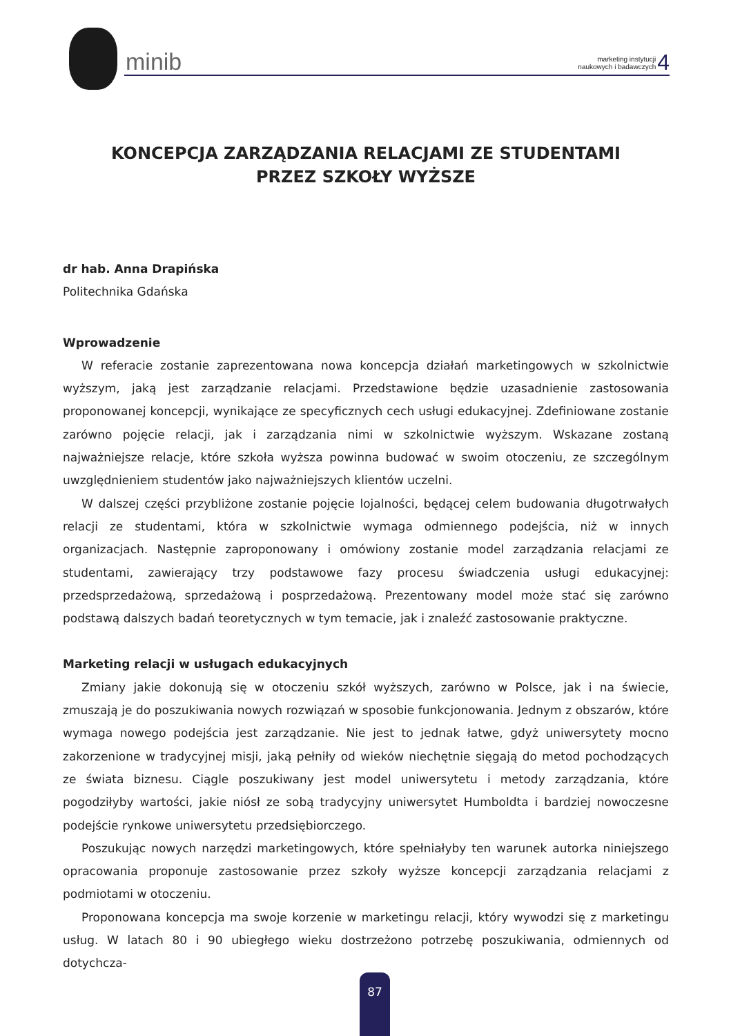minib
marketing instytucji
naukowych i badawczych 4
KONCEPCJA ZARZĄDZANIA RELACJAMI ZE STUDENTAMI
PRZEZ SZKOŁY WYŻSZE
dr hab. Anna Drapińska
Politechnika Gdańska
Wprowadzenie
W referacie zostanie zaprezentowana nowa koncepcja działań marketingowych w szkolnictwie wyższym, jaką jest zarządzanie relacjami. Przedstawione będzie uzasadnienie zastosowania proponowanej koncepcji, wynikające ze specyficznych cech usługi edukacyjnej. Zdefiniowane zostanie zarówno pojęcie relacji, jak i zarządzania nimi w szkolnictwie wyższym. Wskazane zostaną najważniejsze relacje, które szkoła wyższa powinna budować w swoim otoczeniu, ze szczególnym uwzględnieniem studentów jako najważniejszych klientów uczelni.
W dalszej części przybliżone zostanie pojęcie lojalności, będącej celem budowania długotrwałych relacji ze studentami, która w szkolnictwie wymaga odmiennego podejścia, niż w innych organizacjach. Następnie zaproponowany i omówiony zostanie model zarządzania relacjami ze studentami, zawierający trzy podstawowe fazy procesu świadczenia usługi edukacyjnej: przedsprzedażową, sprzedażową i posprzedażową. Prezentowany model może stać się zarówno podstawą dalszych badań teoretycznych w tym temacie, jak i znaleźć zastosowanie praktyczne.
Marketing relacji w usługach edukacyjnych
Zmiany jakie dokonują się w otoczeniu szkół wyższych, zarówno w Polsce, jak i na świecie, zmuszają je do poszukiwania nowych rozwiązań w sposobie funkcjonowania. Jednym z obszarów, które wymaga nowego podejścia jest zarządzanie. Nie jest to jednak łatwe, gdyż uniwersytety mocno zakorzenione w tradycyjnej misji, jaką pełniły od wieków niechętnie sięgają do metod pochodzących ze świata biznesu. Ciągle poszukiwany jest model uniwersytetu i metody zarządzania, które pogodziłyby wartości, jakie niósł ze sobą tradycyjny uniwersytet Humboldta i bardziej nowoczesne podejście rynkowe uniwersytetu przedsiębiorczego.
Poszukując nowych narzędzi marketingowych, które spełniałyby ten warunek autorka niniejszego opracowania proponuje zastosowanie przez szkoły wyższe koncepcji zarządzania relacjami z podmiotami w otoczeniu.
Proponowana koncepcja ma swoje korzenie w marketingu relacji, który wywodzi się z marketingu usług. W latach 80 i 90 ubiegłego wieku dostrzeżono potrzebę poszukiwania, odmiennych od dotychcza-
87